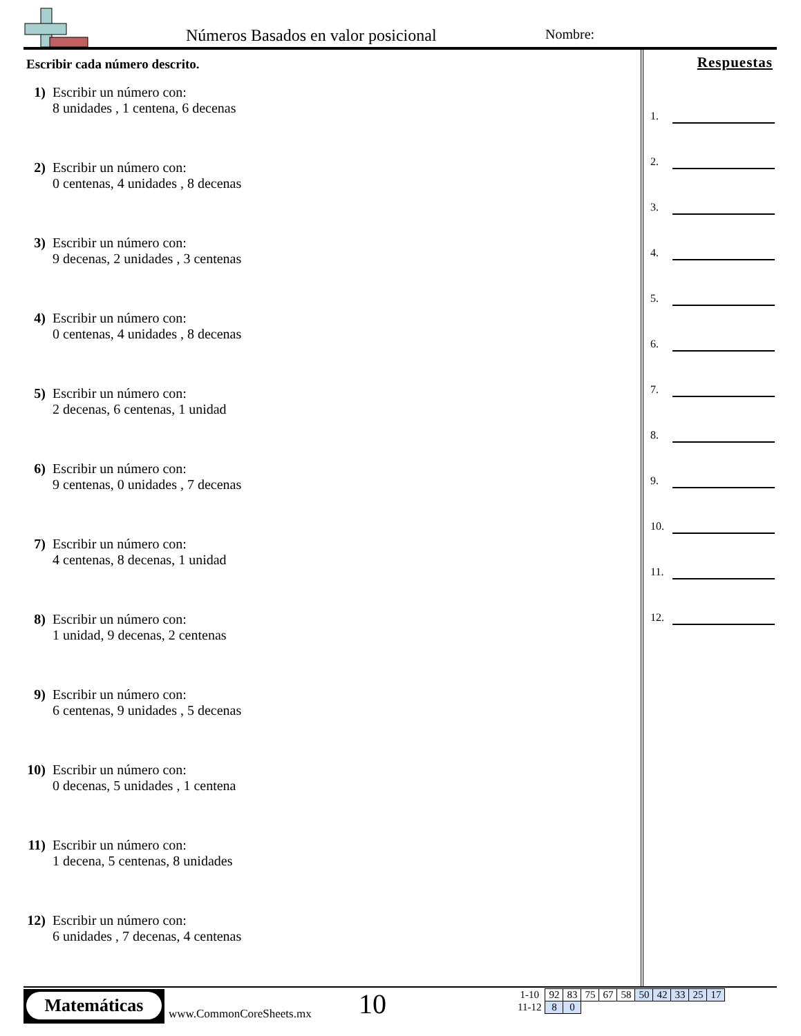Números Basados en valor posicional
Nombre:
Escribir cada número descrito.
1) Escribir un número con:
8 unidades , 1 centena, 6 decenas
2) Escribir un número con:
0 centenas, 4 unidades , 8 decenas
3) Escribir un número con:
9 decenas, 2 unidades , 3 centenas
4) Escribir un número con:
0 centenas, 4 unidades , 8 decenas
5) Escribir un número con:
2 decenas, 6 centenas, 1 unidad
6) Escribir un número con:
9 centenas, 0 unidades , 7 decenas
7) Escribir un número con:
4 centenas, 8 decenas, 1 unidad
8) Escribir un número con:
1 unidad, 9 decenas, 2 centenas
9) Escribir un número con:
6 centenas, 9 unidades , 5 decenas
10)
Escribir un número con:
0 decenas, 5 unidades , 1 centena
11)
Escribir un número con:
1 decena, 5 centenas, 8 unidades
12)
Escribir un número con:
6 unidades , 7 decenas, 4 centenas
Respuestas
1.
2.
3.
4.
5.
6.
7.
8.
9.
10.
11.
12.
Matemáticas
www.CommonCoreSheets.mx 10
| 1-10 | 92 | 83 | 75 | 67 | 58 | 50 | 42 | 33 | 25 | 17 |
| 11-12 | 8 | 0 | | | | | | | | |